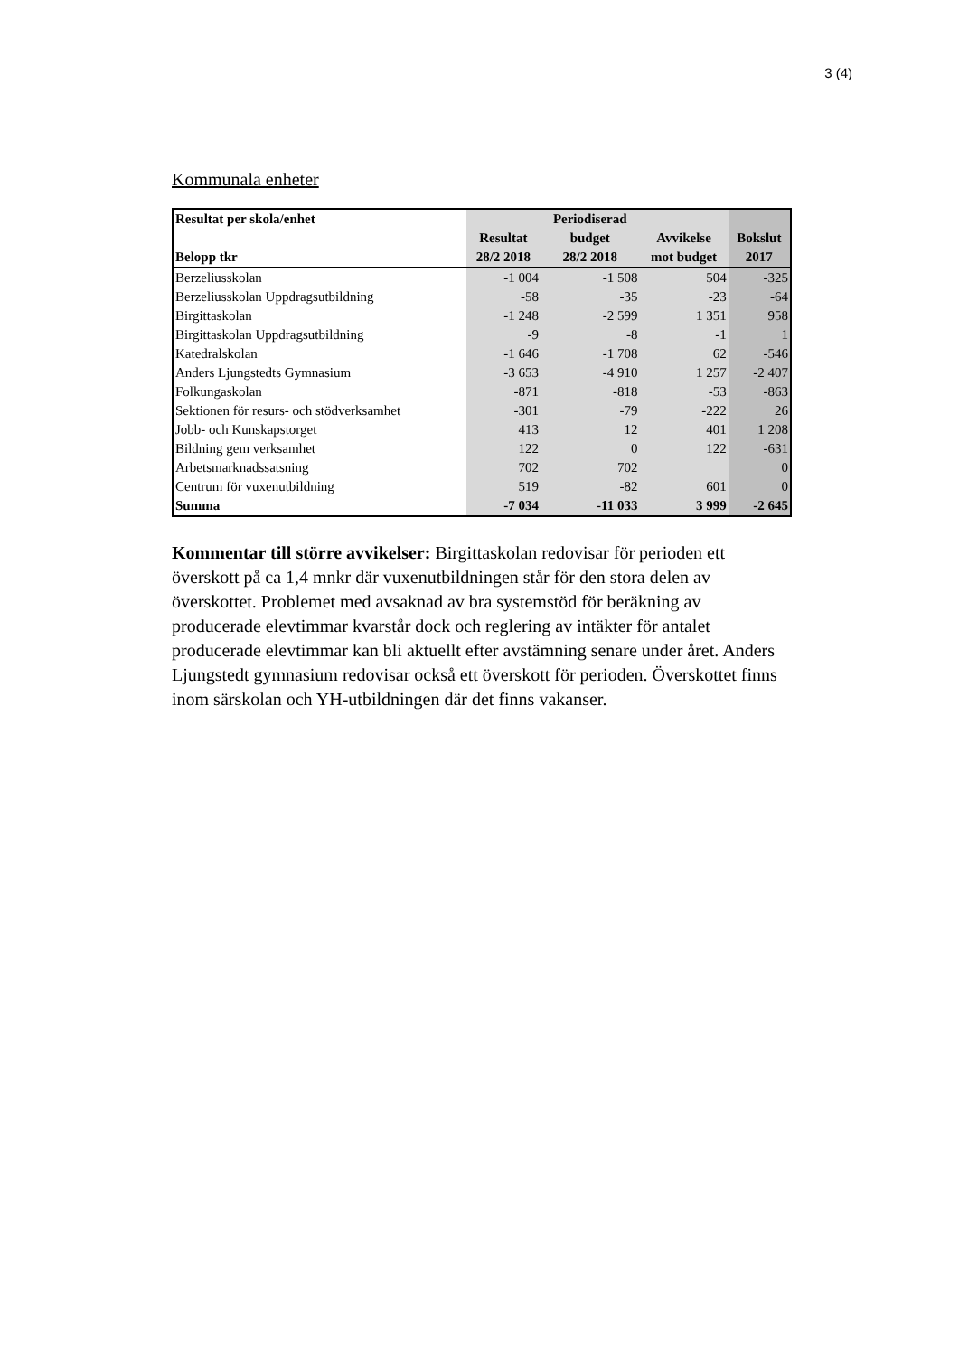3 (4)
Kommunala enheter
| Resultat per skola/enhet | | Periodiserad | | |
| --- | --- | --- | --- | --- |
| | Resultat | budget | Avvikelse | Bokslut |
| Belopp tkr | 28/2 2018 | 28/2 2018 | mot budget | 2017 |
| Berzeliusskolan | -1 004 | -1 508 | 504 | -325 |
| Berzeliusskolan Uppdragsutbildning | -58 | -35 | -23 | -64 |
| Birgittaskolan | -1 248 | -2 599 | 1 351 | 958 |
| Birgittaskolan Uppdragsutbildning | -9 | -8 | -1 | 1 |
| Katedralskolan | -1 646 | -1 708 | 62 | -546 |
| Anders Ljungstedts Gymnasium | -3 653 | -4 910 | 1 257 | -2 407 |
| Folkungaskolan | -871 | -818 | -53 | -863 |
| Sektionen för resurs- och stödverksamhet | -301 | -79 | -222 | 26 |
| Jobb- och Kunskapstorget | 413 | 12 | 401 | 1 208 |
| Bildning gem verksamhet | 122 | 0 | 122 | -631 |
| Arbetsmarknadssatsning | 702 | 702 | | 0 |
| Centrum för vuxenutbildning | 519 | -82 | 601 | 0 |
| Summa | -7 034 | -11 033 | 3 999 | -2 645 |
Kommentar till större avvikelser: Birgittaskolan redovisar för perioden ett överskott på ca 1,4 mnkr där vuxenutbildningen står för den stora delen av överskottet. Problemet med avsaknad av bra systemstöd för beräkning av producerade elevtimmar kvarstår dock och reglering av intäkter för antalet producerade elevtimmar kan bli aktuellt efter avstämning senare under året. Anders Ljungstedt gymnasium redovisar också ett överskott för perioden. Överskottet finns inom särskolan och YH-utbildningen där det finns vakanser.